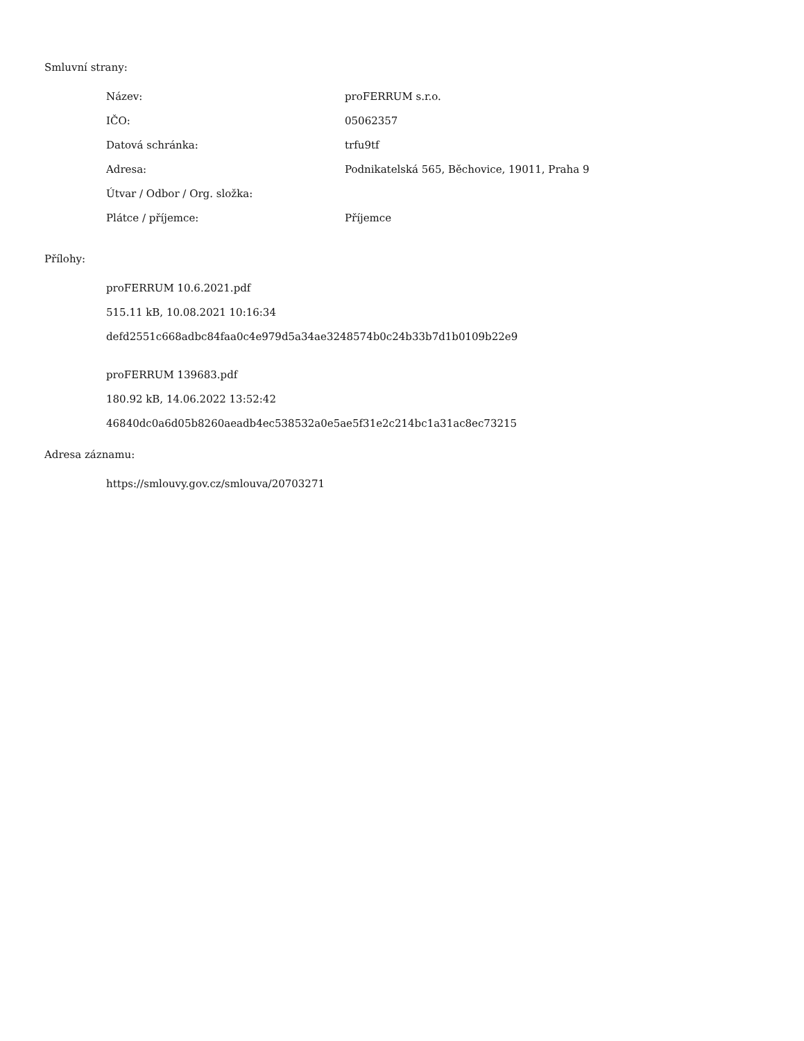Smluvní strany:
| Název: | proFERRUM s.r.o. |
| IČO: | 05062357 |
| Datová schránka: | trfu9tf |
| Adresa: | Podnikatelská 565, Běchovice, 19011, Praha 9 |
| Útvar / Odbor / Org. složka: | |
| Plátce / příjemce: | Příjemce |
Přílohy:
proFERRUM 10.6.2021.pdf
515.11 kB, 10.08.2021 10:16:34
defd2551c668adbc84faa0c4e979d5a34ae3248574b0c24b33b7d1b0109b22e9
proFERRUM 139683.pdf
180.92 kB, 14.06.2022 13:52:42
46840dc0a6d05b8260aeadb4ec538532a0e5ae5f31e2c214bc1a31ac8ec73215
Adresa záznamu:
https://smlouvy.gov.cz/smlouva/20703271